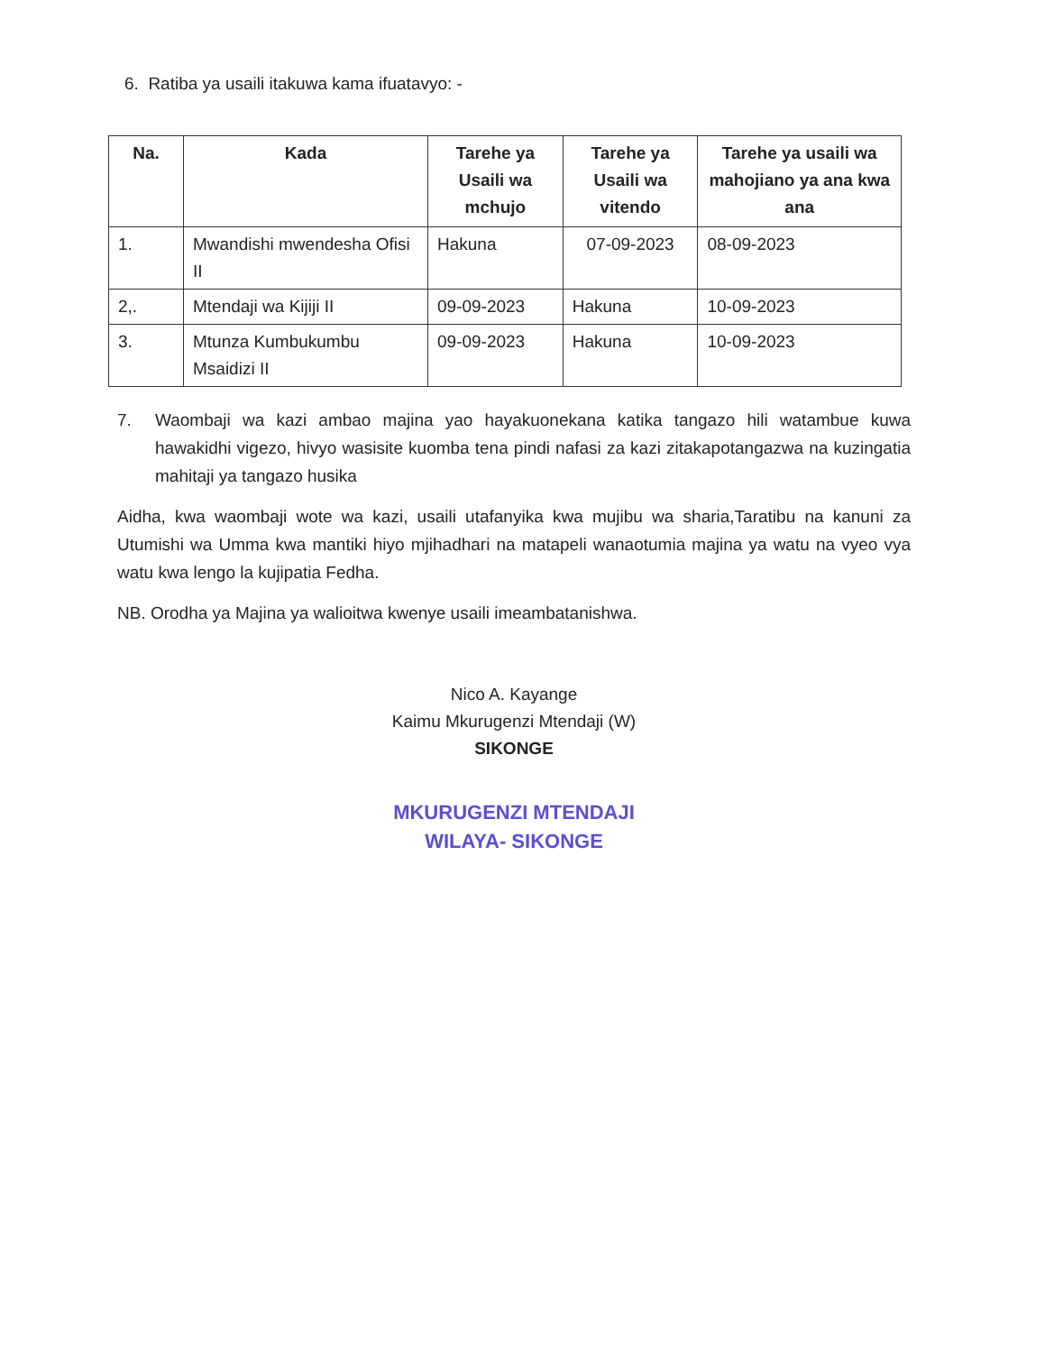6. Ratiba ya usaili itakuwa kama ifuatavyo: -
| Na. | Kada | Tarehe ya Usaili wa mchujo | Tarehe ya Usaili wa vitendo | Tarehe ya usaili wa mahojiano ya ana kwa ana |
| --- | --- | --- | --- | --- |
| 1. | Mwandishi mwendesha Ofisi II | Hakuna | 07-09-2023 | 08-09-2023 |
| 2,. | Mtendaji wa Kijiji II | 09-09-2023 | Hakuna | 10-09-2023 |
| 3. | Mtunza Kumbukumbu Msaidizi II | 09-09-2023 | Hakuna | 10-09-2023 |
7. Waombaji wa kazi ambao majina yao hayakuonekana katika tangazo hili watambue kuwa hawakidhi vigezo, hivyo wasisite kuomba tena pindi nafasi za kazi zitakapotangazwa na kuzingatia mahitaji ya tangazo husika
Aidha, kwa waombaji wote wa kazi, usaili utafanyika kwa mujibu wa sharia,Taratibu na kanuni za Utumishi wa Umma kwa mantiki hiyo mjihadhari na matapeli wanaotumia majina ya watu na vyeo vya watu kwa lengo la kujipatia Fedha.
NB. Orodha ya Majina ya walioitwa kwenye usaili imeambatanishwa.
Nico A. Kayange
Kaimu Mkurugenzi Mtendaji (W)
SIKONGE
MKURUGENZI MTENDAJI
WILAYA- SIKONGE